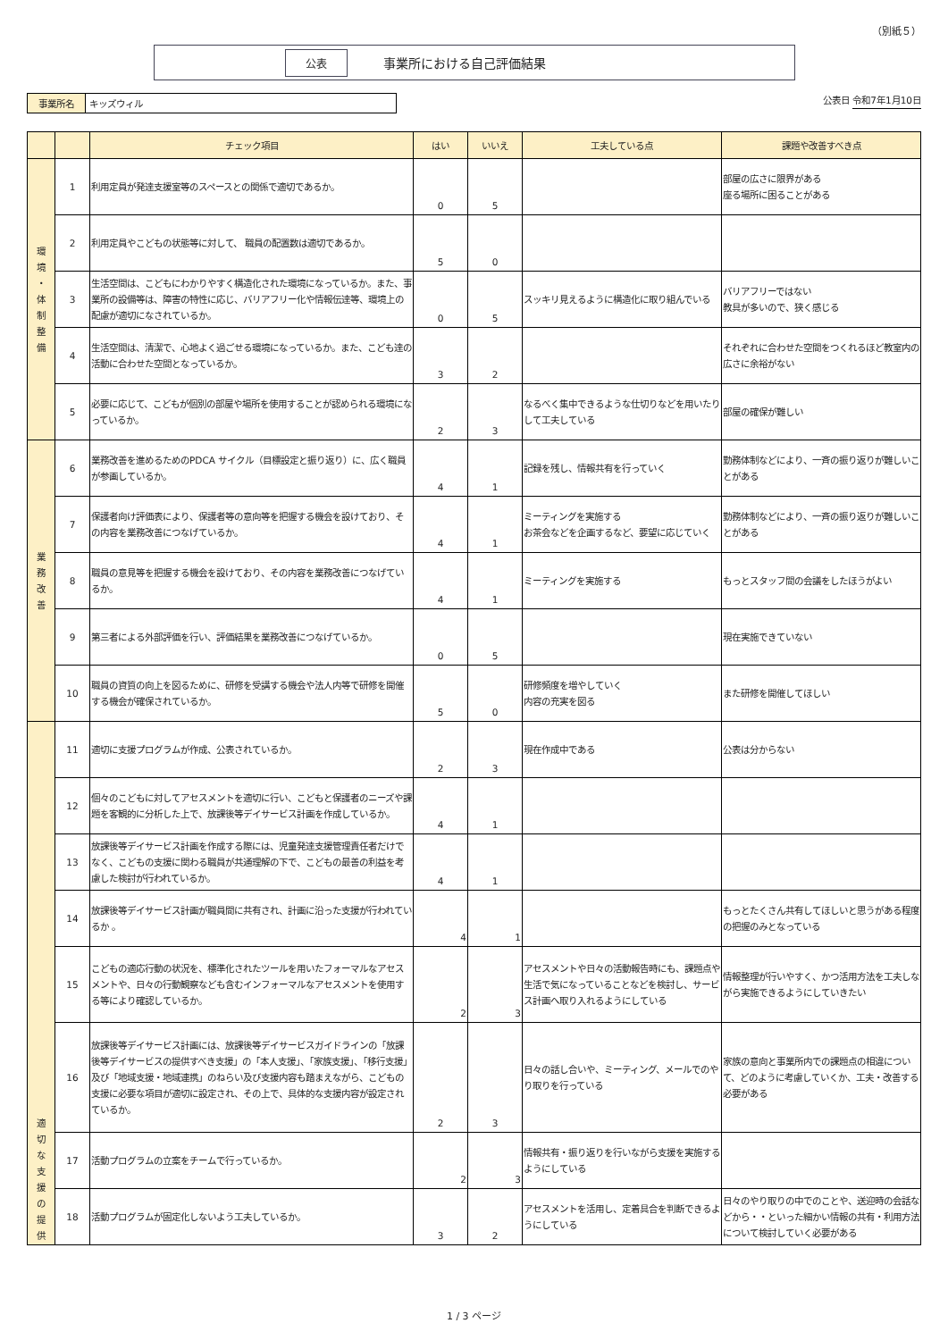（別紙５）
公表 事業所における自己評価結果
事業所名 キッズウィル
公表日 令和7年1月10日
| | | チェック項目 | はい | いいえ | 工夫している点 | 課題や改善すべき点 |
| --- | --- | --- | --- | --- | --- | --- |
| 環 境 ・ 体 制 整 備 | 1 | 利用定員が発達支援室等のスペースとの関係で適切であるか。 | 0 | 5 | | 部屋の広さに限界がある 座る場所に困ることがある |
| | 2 | 利用定員やこどもの状態等に対して、 職員の配置数は適切であるか。 | 5 | 0 | | |
| | 3 | 生活空間は、こどもにわかりやすく構造化された環境になっているか。また、事業所の設備等は、障害の特性に応じ、バリアフリー化や情報伝達等、環境上の配慮が適切になされているか。 | 0 | 5 | スッキリ見えるように構造化に取り組んでいる | バリアフリーではない 教具が多いので、狭く感じる |
| | 4 | 生活空間は、清潔で、心地よく過ごせる環境になっているか。また、こども達の活動に合わせた空間となっているか。 | 3 | 2 | | それぞれに合わせた空間をつくれるほど教室内の広さに余裕がない |
| | 5 | 必要に応じて、こどもが個別の部屋や場所を使用することが認められる環境になっているか。 | 2 | 3 | なるべく集中できるような仕切りなどを用いたりして工夫している | 部屋の確保が難しい |
| 業 務 改 善 | 6 | 業務改善を進めるためのPDCA サイクル（目標設定と振り返り）に、広く職員が参画しているか。 | 4 | 1 | 記録を残し、情報共有を行っていく | 勤務体制などにより、一斉の振り返りが難しいことがある |
| | 7 | 保護者向け評価表により、保護者等の意向等を把握する機会を設けており、その内容を業務改善につなげているか。 | 4 | 1 | ミーティングを実施する お茶会などを企画するなど、要望に応じていく | 勤務体制などにより、一斉の振り返りが難しいことがある |
| | 8 | 職員の意見等を把握する機会を設けており、その内容を業務改善につなげているか。 | 4 | 1 | ミーティングを実施する | もっとスタッフ間の会議をしたほうがよい |
| | 9 | 第三者による外部評価を行い、評価結果を業務改善につなげているか。 | 0 | 5 | | 現在実施できていない |
| | 10 | 職員の資質の向上を図るために、研修を受講する機会や法人内等で研修を開催する機会が確保されているか。 | 5 | 0 | 研修頻度を増やしていく 内容の充実を図る | また研修を開催してほしい |
| 適 切 な 支 援 の 提 供 | 11 | 適切に支援プログラムが作成、公表されているか。 | 2 | 3 | 現在作成中である | 公表は分からない |
| | 12 | 個々のこどもに対してアセスメントを適切に行い、こどもと保護者のニーズや課題を客観的に分析した上で、放課後等デイサービス計画を作成しているか。 | 4 | 1 | | |
| | 13 | 放課後等デイサービス計画を作成する際には、児童発達支援管理責任者だけでなく、こどもの支援に関わる職員が共通理解の下で、こどもの最善の利益を考慮した検討が行われているか。 | 4 | 1 | | |
| | 14 | 放課後等デイサービス計画が職員間に共有され、計画に沿った支援が行われているか 。 | 4 | 1 | | もっとたくさん共有してほしいと思うがある程度の把握のみとなっている |
| | 15 | こどもの適応行動の状況を、標準化されたツールを用いたフォーマルなアセスメントや、日々の行動観察なども含むインフォーマルなアセスメントを使用する等により確認しているか。 | 2 | 3 | アセスメントや日々の活動報告時にも、課題点や生活で気になっていることなどを検討し、サービス計画へ取り入れるようにしている | 情報整理が行いやすく、かつ活用方法を工夫しながら実施できるようにしていきたい |
| | 16 | 放課後等デイサービス計画には、放課後等デイサービスガイドラインの「放課後等デイサービスの提供すべき支援」の「本人支援」、「家族支援」、「移行支援」及び「地域支援・地域連携」のねらい及び支援内容も踏まえながら、こどもの支援に必要な項目が適切に設定され、その上で、具体的な支援内容が設定されているか。 | 2 | 3 | 日々の話し合いや、ミーティング、メールでのやり取りを行っている | 家族の意向と事業所内での課題点の相違について、どのように考慮していくか、工夫・改善する必要がある |
| | 17 | 活動プログラムの立案をチームで行っているか。 | 2 | 3 | 情報共有・振り返りを行いながら支援を実施するようにしている | |
| | 18 | 活動プログラムが固定化しないよう工夫しているか。 | 3 | 2 | アセスメントを活用し、定着具合を判断できるようにしている | 日々のやり取りの中でのことや、送迎時の会話などから・・といった細かい情報の共有・利用方法について検討していく必要がある |
1 / 3 ページ